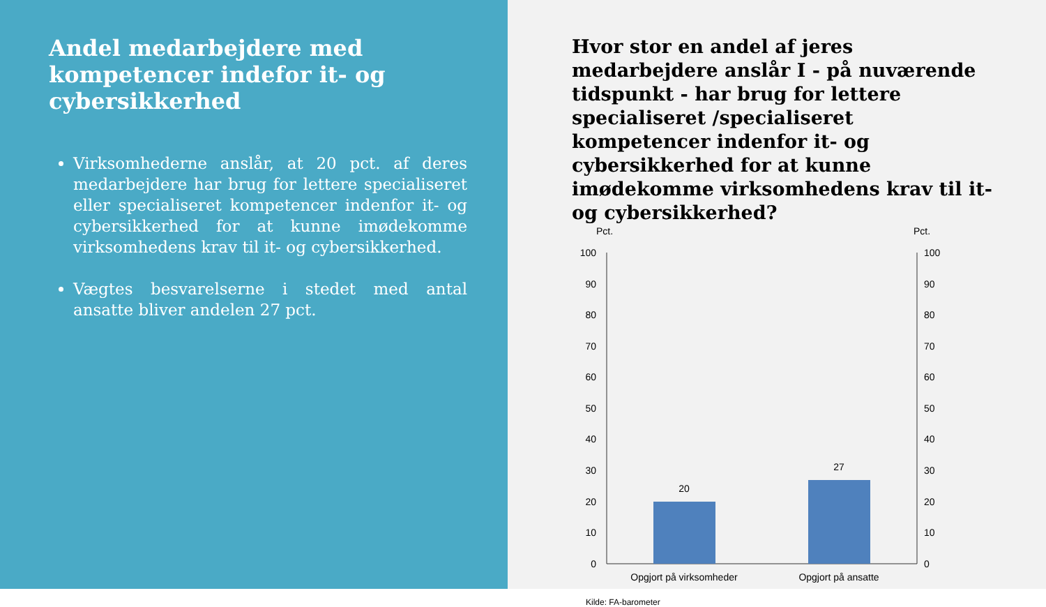Andel medarbejdere med kompetencer indefor it- og cybersikkerhed
Virksomhederne anslår, at 20 pct. af deres medarbejdere har brug for lettere specialiseret eller specialiseret kompetencer indenfor it- og cybersikkerhed for at kunne imødekomme virksomhedens krav til it- og cybersikkerhed.
Vægtes besvarelserne i stedet med antal ansatte bliver andelen 27 pct.
Hvor stor en andel af jeres medarbejdere anslår I - på nuværende tidspunkt - har brug for lettere specialiseret /specialiseret kompetencer indenfor it- og cybersikkerhed for at kunne imødekomme virksomhedens krav til it-og cybersikkerhed?
Pct.
Pct.
100
90
80
70
60
50
40
30
20
10
0
100
90
80
70
60
50
40
30
20
10
0
20
27
Opgjort på virksomheder
Opgjort på ansatte
Kilde: FA-barometer